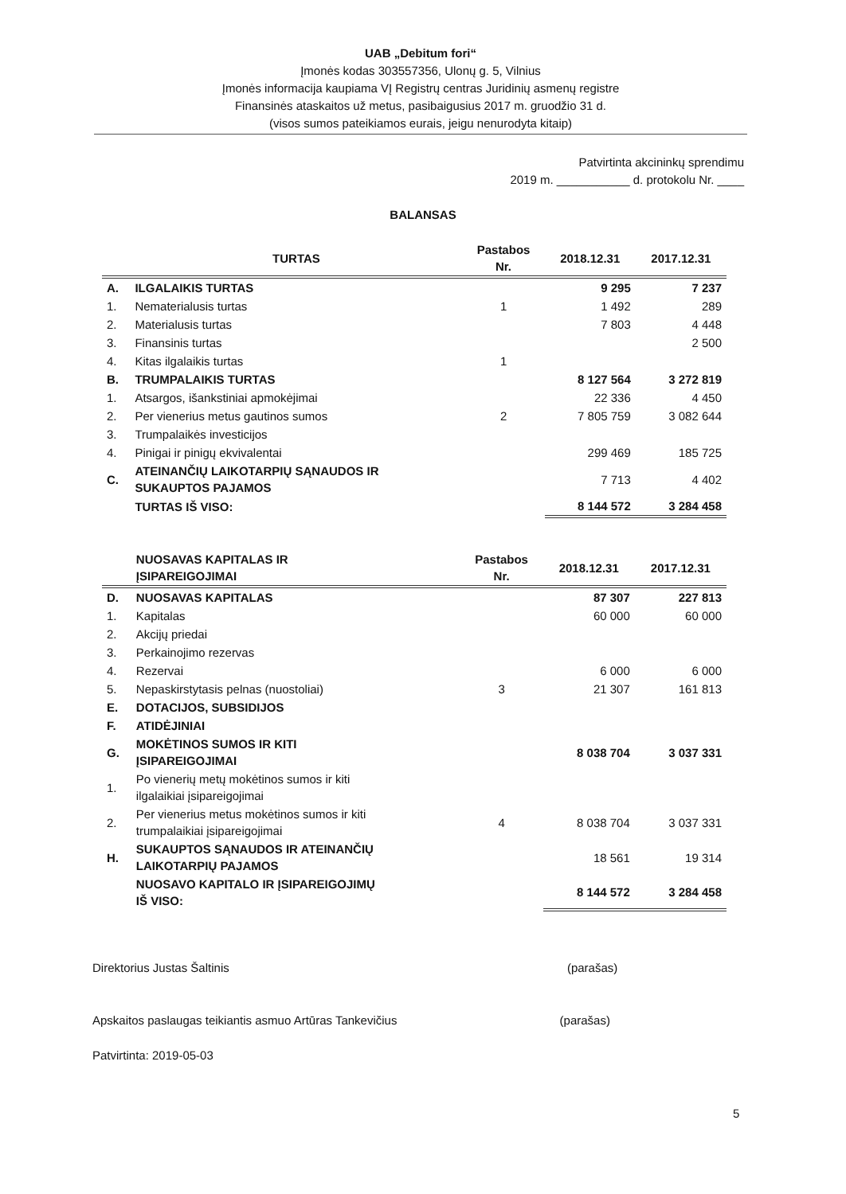UAB „Debitum fori“
Įmonės kodas 303557356, Ulonų g. 5, Vilnius
Įmonės informacija kaupiama VĮ Registrų centras Juridinių asmenų registre
Finansinės ataskaitos už metus, pasibaigusius 2017 m. gruodžio 31 d.
(visos sumos pateikiamos eurais, jeigu nenurodyta kitaip)
Patvirtinta akcininkų sprendimu
2019 m. ___________ d. protokolu Nr. ____
BALANSAS
| | TURTAS | Pastabos Nr. | 2018.12.31 | 2017.12.31 |
| --- | --- | --- | --- | --- |
| A. | ILGALAIKIS TURTAS | | 9 295 | 7 237 |
| 1. | Nematerialusis turtas | 1 | 1 492 | 289 |
| 2. | Materialusis turtas | | 7 803 | 4 448 |
| 3. | Finansinis turtas | | | 2 500 |
| 4. | Kitas ilgalaikis turtas | 1 | | |
| B. | TRUMPALAIKIS TURTAS | | 8 127 564 | 3 272 819 |
| 1. | Atsargos, išankstiniai apmokėjimai | | 22 336 | 4 450 |
| 2. | Per vienerius metus gautinos sumos | 2 | 7 805 759 | 3 082 644 |
| 3. | Trumpalaikės investicijos | | | |
| 4. | Pinigai ir pinigų ekvivalentai | | 299 469 | 185 725 |
| C. | ATEINANČIŲ LAIKOTARPIŲ SĄNAUDOS IR SUKAUPTOS PAJAMOS | | 7 713 | 4 402 |
| | TURTAS IŠ VISO: | | 8 144 572 | 3 284 458 |
| | NUOSAVAS KAPITALAS IR ĮSIPAREIGOJIMAI | Pastabos Nr. | 2018.12.31 | 2017.12.31 |
| --- | --- | --- | --- | --- |
| D. | NUOSAVAS KAPITALAS | | 87 307 | 227 813 |
| 1. | Kapitalas | | 60 000 | 60 000 |
| 2. | Akcijų priedai | | | |
| 3. | Perkainojimo rezervas | | | |
| 4. | Rezervai | | 6 000 | 6 000 |
| 5. | Nepaskirstytasis pelnas (nuostoliai) | 3 | 21 307 | 161 813 |
| E. | DOTACIJOS, SUBSIDIJOS | | | |
| F. | ATIDĖJINIAI | | | |
| G. | MOKĖTINOS SUMOS IR KITI ĮSIPAREIGOJIMAI | | 8 038 704 | 3 037 331 |
| 1. | Po vienerių metų mokėtinos sumos ir kiti ilgalaikiai įsipareigojimai | | | |
| 2. | Per vienerius metus mokėtinos sumos ir kiti trumpalaikiai įsipareigojimai | 4 | 8 038 704 | 3 037 331 |
| H. | SUKAUPTOS SĄNAUDOS IR ATEINANČIŲ LAIKOTARPIŲ PAJAMOS | | 18 561 | 19 314 |
| | NUOSAVO KAPITALO IR ĮSIPAREIGOJIMŲ IŠ VISO: | | 8 144 572 | 3 284 458 |
Direktorius Justas Šaltinis (parašas)
Apskaitos paslaugas teikiantis asmuo Artūras Tankevičius (parašas)
Patvirtinta: 2019-05-03
5